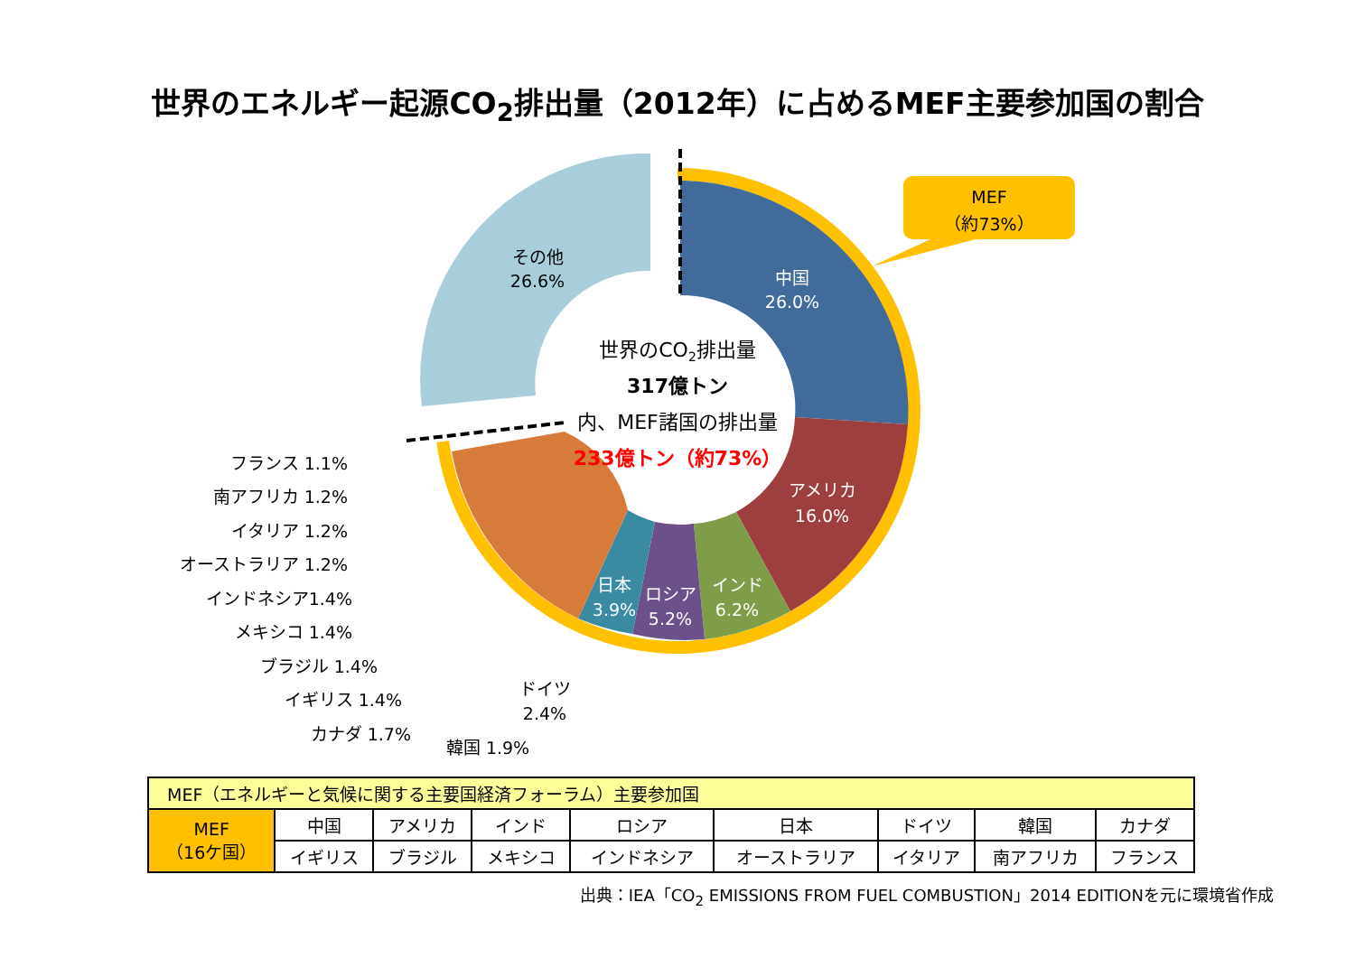世界のエネルギー起源CO<sub>2</sub>排出量（2012年）に占めるMEF主要参加国の割合
MEF
（約73%）
その他
26.6%
中国
26.0%
アメリカ
16.0%
インド
6.2%
ロシア
5.2%
日本
3.9%
世界のCO2排出量
317億トン
内、MEF諸国の排出量
233億トン（約73%）
フランス 1.1%
南アフリカ 1.2%
イタリア 1.2%
オーストラリア 1.2%
インドネシア1.4%
メキシコ 1.4%
ブラジル 1.4%
イギリス 1.4%
カナダ 1.7%
韓国 1.9%
ドイツ
2.4%
| MEF（エネルギーと気候に関する主要国経済フォーラム）主要参加国 | | | | | | | | |
| --- | --- | --- | --- | --- | --- | --- | --- | --- |
| MEF （16ケ国） | 中国 | アメリカ | インド | ロシア | 日本 | ドイツ | 韓国 | カナダ |
| | イギリス | ブラジル | メキシコ | インドネシア | オーストラリア | イタリア | 南アフリカ | フランス |
出典：IEA「CO<sub>2</sub> EMISSIONS FROM FUEL COMBUSTION」2014 EDITIONを元に環境省作成